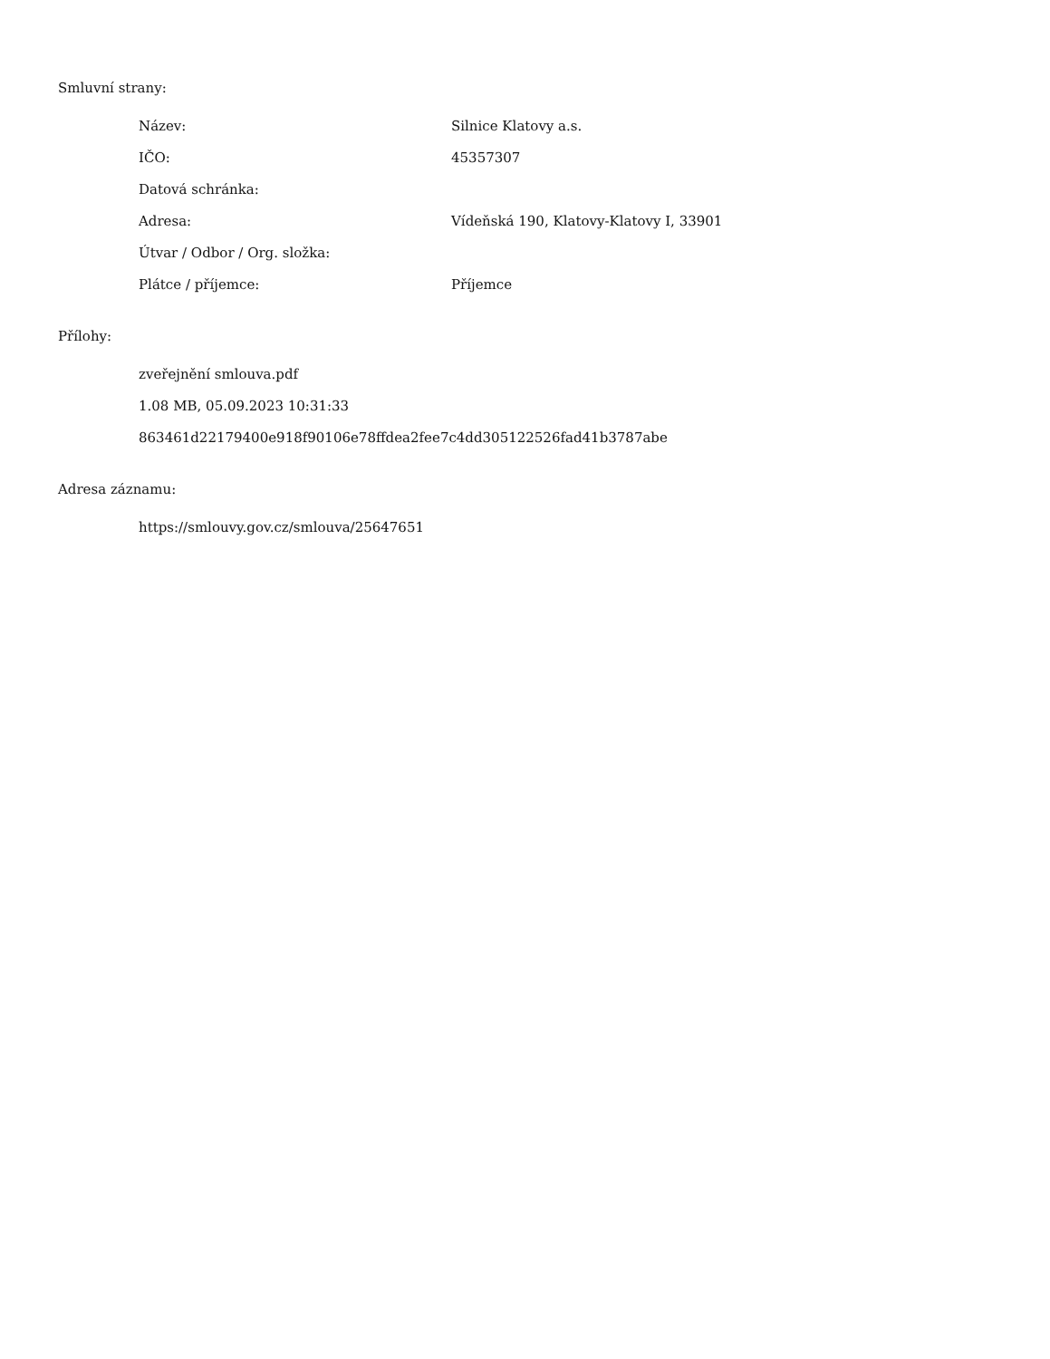Smluvní strany:
| Název: | Silnice Klatovy a.s. |
| IČO: | 45357307 |
| Datová schránka: | |
| Adresa: | Vídeňská 190, Klatovy-Klatovy I, 33901 |
| Útvar / Odbor / Org. složka: | |
| Plátce / příjemce: | Příjemce |
Přílohy:
zveřejnění smlouva.pdf
1.08 MB, 05.09.2023 10:31:33
863461d22179400e918f90106e78ffdea2fee7c4dd305122526fad41b3787abe
Adresa záznamu:
https://smlouvy.gov.cz/smlouva/25647651